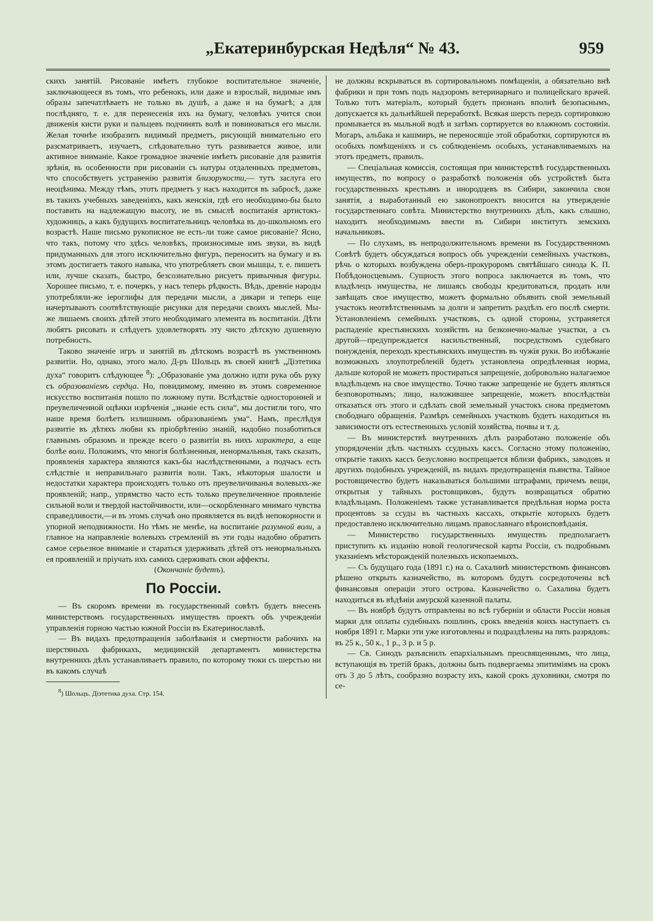„Екатеринбурская Недѣля“ № 43. 959
скихъ занятій. Рисованіе имѣетъ глубокое воспитательное значеніе, заключающееся въ томъ, что ребенокъ, или даже и взрослый, видимые имъ образы запечатлѣваетъ не только въ душѣ, а даже и на бумагѣ; а для послѣдняго, т. е. для перенесенія ихъ на бумагу, человѣкъ учится свои движенія кисти руки и пальцевъ подчинять волѣ и повиноваться его мысли. Желая точнѣе изобразить видимый предметъ, рисующій внимательно его разсматриваетъ, изучаетъ, слѣдовательно тутъ развивается живое, или активное вниманіе. Какое громадное значеніе имѣетъ рисованіе для развитія зрѣнія, въ особенности при рисованіи съ натуры отдаленныхъ предметовъ, что способствуетъ устраненію развитія близорукости,— тутъ заслуга его неоцѣнима. Между тѣмъ, этотъ предметъ у насъ находится въ забросѣ, даже въ такихъ учебныхъ заведеніяхъ, какъ женскія, гдѣ его необходимо-бы было поставить на надлежащую высоту, не въ смыслѣ воспитанія артистокъ-художницъ, а какъ будущихъ воспитательницъ человѣка въ до-школьномъ его возрастѣ. Наше письмо рукописное не есть-ли тоже самое рисованіе? Ясно, что такъ, потому что здѣсь человѣкъ, произносимые имъ звуки, въ видѣ придуманныхъ для этого исключительно фигуръ, переноситъ на бумагу и въ этомъ достигаетъ такого навыка, что употребляетъ свои мышцы, т. е. пишетъ или, лучше сказать, быстро, безсознательно рисуетъ привычныя фигуры. Хорошее письмо, т. е. почеркъ, у насъ теперь рѣдкость. Вѣдь, древніе народы употребляли-же іероглифы для передачи мысли, а дикари и теперь еще начертываютъ соотвѣтствующіе рисунки для передачи своихъ мыслей. Мы-же лишаемъ своихъ дѣтей этого необходимаго элемента въ воспитаніи. Дѣти любятъ рисовать и слѣдуетъ удовлетворять эту чисто дѣтскую душевную потребность.
Таково значеніе игръ и занятій въ дѣтскомъ возрастѣ въ умственномъ развитіи. Но, однако, этого мало. Д-ръ Шольцъ въ своей книгѣ „Діэтетика духа“ говоритъ слѣдующее <sup>8</sup>): „Образованіе ума должно идти рука объ руку съ образованіемъ сердца. Но, повидимому, именно въ этомъ современное искусство воспитанія пошло по ложному пути. Вслѣдствіе односторонней и преувеличенной оцѣнки изрѣченія „знаніе есть сила“, мы достигли того, что наше время болѣетъ излишнимъ образованіемъ ума“. Намъ, преслѣдуя развитіе въ дѣтяхъ любви къ пріобрѣтенію знаній, надобно позаботиться главнымъ образомъ и прежде всего о развитіи въ нихъ характера, а еще болѣе воли. Положимъ, что многія болѣзненныя, ненормальныя, такъ сказать, проявленія характера являются какъ-бы наслѣдственными, а подчасъ есть слѣдствіе и неправильнаго развитія воли. Такъ, нѣкоторыя шалости и недостатки характера происходятъ только отъ преувеличиванья волевыхъ-же проявленій; напр., упрямство часто есть только преувеличенное проявленіе сильной воли и твердой настойчивости, или—оскорбленнаго мнимаго чувства справедливости,—и въ этомъ случаѣ оно проявляется въ видѣ непокорности и упорной неподвижности. Но тѣмъ не менѣе, на воспитаніе разумной воли, а главное на направленіе волевыхъ стремленій въ эти годы надобно обратить самое серьезное вниманіе и стараться удерживать дѣтей отъ ненормальныхъ ея проявленій и пріучать ихъ самихъ сдерживать свои аффекты.
(Окончаніе будетъ).
По Россіи.
— Въ скоромъ времени въ государственный совѣтъ будетъ внесенъ министерствомъ государственныхъ имуществъ проектъ объ учрежденіи управленія горною частью южной Россіи въ Екатеринославлѣ.
— Въ видахъ предотвращенія заболѣванія и смертности рабочихъ на шерстяныхъ фабрикахъ, медицинскій департаментъ министерства внутреннихъ дѣлъ устанавливаетъ правило, по которому тюки съ шерстью ни въ какомъ случаѣ
<sup>8</sup>) Шольцъ. Діэтетика духа. Стр. 154.
не должны вскрываться въ сортировальномъ помѣщеніи, а обязательно внѣ фабрики и при томъ подъ надзоромъ ветеринарнаго и полицейскаго врачей. Только тотъ матеріалъ, который будетъ признанъ вполнѣ безопаснымъ, допускается къ дальнѣйшей переработкѣ. Всякая шерсть передъ сортировкою промывается въ мыльной водѣ и затѣмъ сортируется во влажномъ состояніи. Могаръ, альбака и кашмиръ, не переносящіе этой обработки, сортируются въ особыхъ помѣщеніяхъ и съ соблюденіемъ особыхъ, устанавливаемыхъ на этотъ предметъ, правилъ.
— Спеціальная комиссія, состоящая при министерствѣ государственныхъ имуществъ, по вопросу о разработкѣ положенія объ устройствѣ быта государственныхъ крестьянъ и инородцевъ въ Сибири, закончила свои занятія, а выработанный ею законопроектъ вносится на утвержденіе государственнаго совѣта. Министерство внутреннихъ дѣлъ, какъ слышно, находитъ необходимымъ ввести въ Сибири институтъ земскихъ начальниковъ.
— По слухамъ, въ непродолжительномъ времени въ Государственномъ Совѣтѣ будетъ обсуждаться вопросъ объ учрежденіи семейныхъ участковъ, рѣчь о которыхъ возбуждена оберъ-прокуроромъ святѣйшаго синода К. П. Побѣдоносцевымъ. Сущность этого вопроса заключается въ томъ, что владѣлецъ имущества, не лишаясь свободы кредитоваться, продать или завѣщать свое имущество, можетъ формально объявить свой земельный участокъ неотвѣтственнымъ за долги и запретить раздѣлъ его послѣ смерти. Установленіемъ семейныхъ участковъ, съ одной стороны, устраняется распаденіе крестьянскихъ хозяйствъ на безконечно-малые участки, а съ другой—предупреждается насильственный, посредствомъ судебнаго понужденія, переходъ крестьянскихъ имуществъ въ чужія руки. Во избѣжаніе возможныхъ злоупотребленій будетъ установлена опредѣленная норма, дальше которой не можетъ простираться запрещеніе, добровольно налагаемое владѣльцемъ на свое имущество. Точно также запрещеніе не будетъ являться безповоротнымъ; лицо, наложившее запрещеніе, можетъ впослѣдствіи отказаться отъ этого и сдѣлать свой земельный участокъ снова предметомъ свободнаго обращенія. Размѣръ семейныхъ участковъ будетъ находиться въ зависимости отъ естественныхъ условій хозяйства, почвы и т. д.
— Въ министерствѣ внутреннихъ дѣлъ разработано положеніе объ упорядоченіи дѣлъ частныхъ ссудныхъ кассъ. Согласно этому положенію, открытіе такихъ кассъ безусловно воспрещается вблизи фабрикъ, заводовъ и другихъ подобныхъ учрежденій, въ видахъ предотвращенія пьянства. Тайное ростовщичество будетъ наказываться большими штрафами, причемъ вещи, открытыя у тайныхъ ростовщиковъ, будутъ возвращаться обратно владѣльцамъ. Положеніемъ также устанавливается предѣльная норма роста процентовъ за ссуды въ частныхъ кассахъ, открытіе которыхъ будетъ предоставлено исключительно лицамъ православнаго вѣроисповѣданія.
— Министерство государственныхъ имуществъ предполагаетъ приступить къ изданію новой геологической карты Россіи, съ подробнымъ указаніемъ мѣсторожденій полезныхъ ископаемыхъ.
— Съ будущаго года (1891 г.) на о. Сахалинѣ министерствомъ финансовъ рѣшено открыть казначейство, въ которомъ будутъ сосредоточены всѣ финансовыя операціи этого острова. Казначейство о. Сахалина будетъ находиться въ вѣдѣніи амурской казенной палаты.
— Въ ноябрѣ будутъ отправлены во всѣ губерніи и области Россіи новыя марки для оплаты судебныхъ пошлинъ, срокъ введенія коихъ наступаетъ съ ноября 1891 г. Марки эти уже изготовлены и подраздѣлены на пять разрядовъ: въ 25 к., 50 к., 1 р., 3 р. и 5 р.
— Св. Синодъ разъяснилъ епархіальнымъ преосвященнымъ, что лица, вступающія въ третій бракъ, должны быть подвергаемы эпитиміямъ на срокъ отъ 3 до 5 лѣтъ, сообразно возрасту ихъ, какой срокъ духовники, смотря по се-